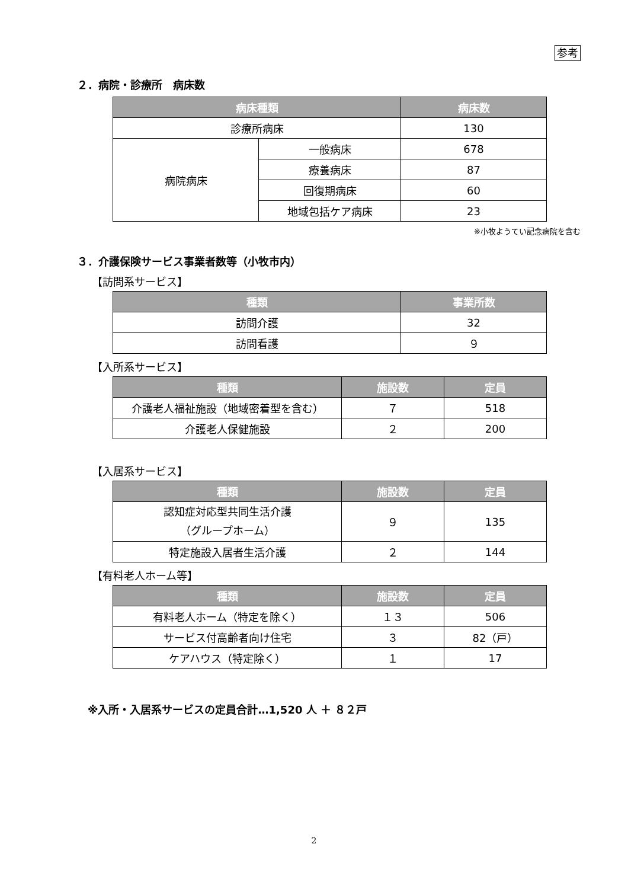参考
２．病院・診療所　病床数
| 病床種類 | | 病床数 |
| --- | --- | --- |
| 診療所病床 | | 130 |
| 病院病床 | 一般病床 | 678 |
| | 療養病床 | 87 |
| | 回復期病床 | 60 |
| | 地域包括ケア病床 | 23 |
※小牧ようてい記念病院を含む
３．介護保険サービス事業者数等（小牧市内）
【訪問系サービス】
| 種類 | 事業所数 |
| --- | --- |
| 訪問介護 | 32 |
| 訪問看護 | ９ |
【入所系サービス】
| 種類 | 施設数 | 定員 |
| --- | --- | --- |
| 介護老人福祉施設（地域密着型を含む） | ７ | 518 |
| 介護老人保健施設 | ２ | 200 |
【入居系サービス】
| 種類 | 施設数 | 定員 |
| --- | --- | --- |
| 認知症対応型共同生活介護 （グループホーム） | ９ | 135 |
| 特定施設入居者生活介護 | ２ | 144 |
【有料老人ホーム等】
| 種類 | 施設数 | 定員 |
| --- | --- | --- |
| 有料老人ホーム（特定を除く） | １３ | 506 |
| サービス付高齢者向け住宅 | ３ | 82（戸） |
| ケアハウス（特定除く） | １ | 17 |
※入所・入居系サービスの定員合計…1,520 人 ＋ ８２戸
2